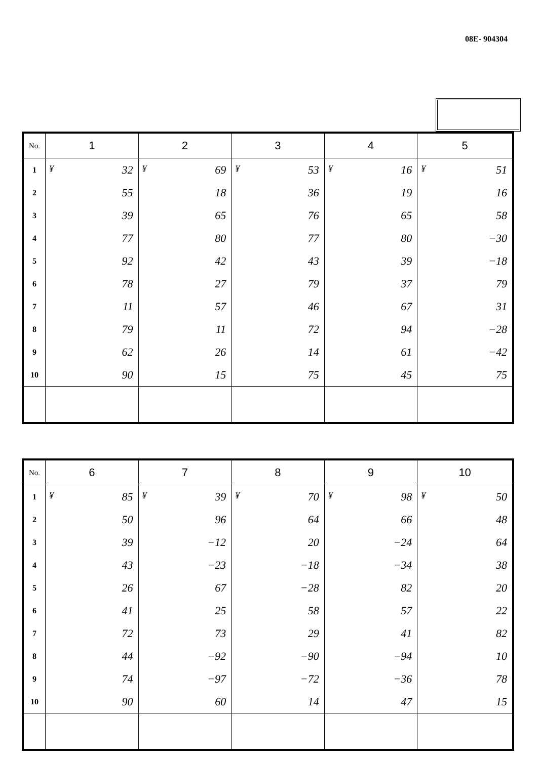08E- 904304
| No. | 1 | 2 | 3 | 4 | 5 |
| --- | --- | --- | --- | --- | --- |
| 1 | ¥ 32 | ¥ 69 | ¥ 53 | ¥ 16 | ¥ 51 |
| 2 | 55 | 18 | 36 | 19 | 16 |
| 3 | 39 | 65 | 76 | 65 | 58 |
| 4 | 77 | 80 | 77 | 80 | −30 |
| 5 | 92 | 42 | 43 | 39 | −18 |
| 6 | 78 | 27 | 79 | 37 | 79 |
| 7 | 11 | 57 | 46 | 67 | 31 |
| 8 | 79 | 11 | 72 | 94 | −28 |
| 9 | 62 | 26 | 14 | 61 | −42 |
| 10 | 90 | 15 | 75 | 45 | 75 |
| No. | 6 | 7 | 8 | 9 | 10 |
| --- | --- | --- | --- | --- | --- |
| 1 | ¥ 85 | ¥ 39 | ¥ 70 | ¥ 98 | ¥ 50 |
| 2 | 50 | 96 | 64 | 66 | 48 |
| 3 | 39 | −12 | 20 | −24 | 64 |
| 4 | 43 | −23 | −18 | −34 | 38 |
| 5 | 26 | 67 | −28 | 82 | 20 |
| 6 | 41 | 25 | 58 | 57 | 22 |
| 7 | 72 | 73 | 29 | 41 | 82 |
| 8 | 44 | −92 | −90 | −94 | 10 |
| 9 | 74 | −97 | −72 | −36 | 78 |
| 10 | 90 | 60 | 14 | 47 | 15 |